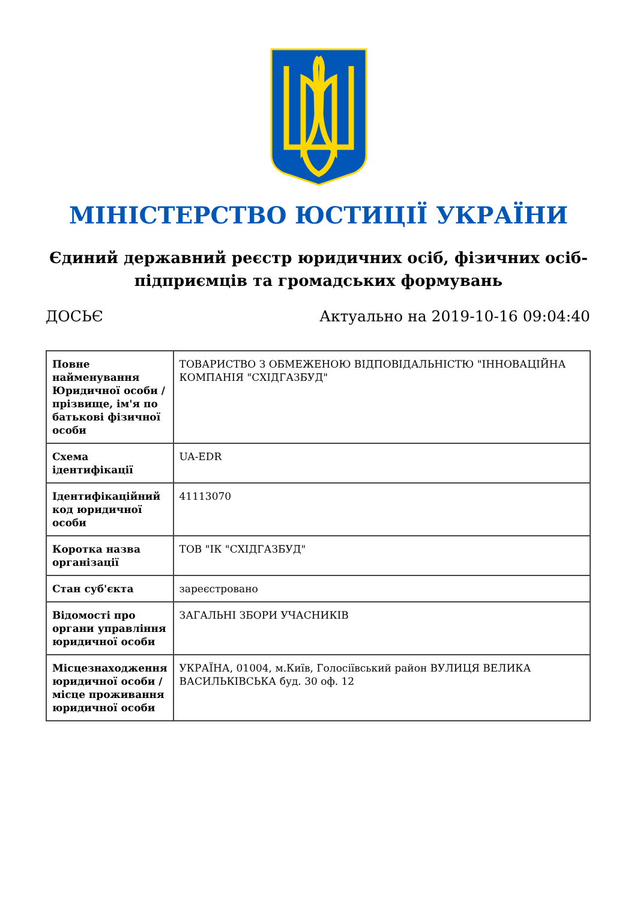МІНІСТЕРСТВО ЮСТИЦІЇ УКРАЇНИ
Єдиний державний реєстр юридичних осіб, фізичних осіб-підприємців та громадських формувань
ДОСЬЄ Актуально на 2019-10-16 09:04:40
| Повне найменування Юридичної особи / прізвище, ім'я по батькові фізичної особи | ТОВАРИСТВО З ОБМЕЖЕНОЮ ВІДПОВІДАЛЬНІСТЮ "ІННОВАЦІЙНА КОМПАНІЯ "СХІДГАЗБУД" |
| Схема ідентифікації | UA-EDR |
| Ідентифікаційний код юридичної особи | 41113070 |
| Коротка назва організації | ТОВ "ІК "СХІДГАЗБУД" |
| Стан суб'єкта | зареєстровано |
| Відомості про органи управління юридичної особи | ЗАГАЛЬНІ ЗБОРИ УЧАСНИКІВ |
| Місцезнаходження юридичної особи / місце проживання юридичної особи | УКРАЇНА, 01004, м.Київ, Голосіївський район ВУЛИЦЯ ВЕЛИКА ВАСИЛЬКІВСЬКА буд. 30 оф. 12 |